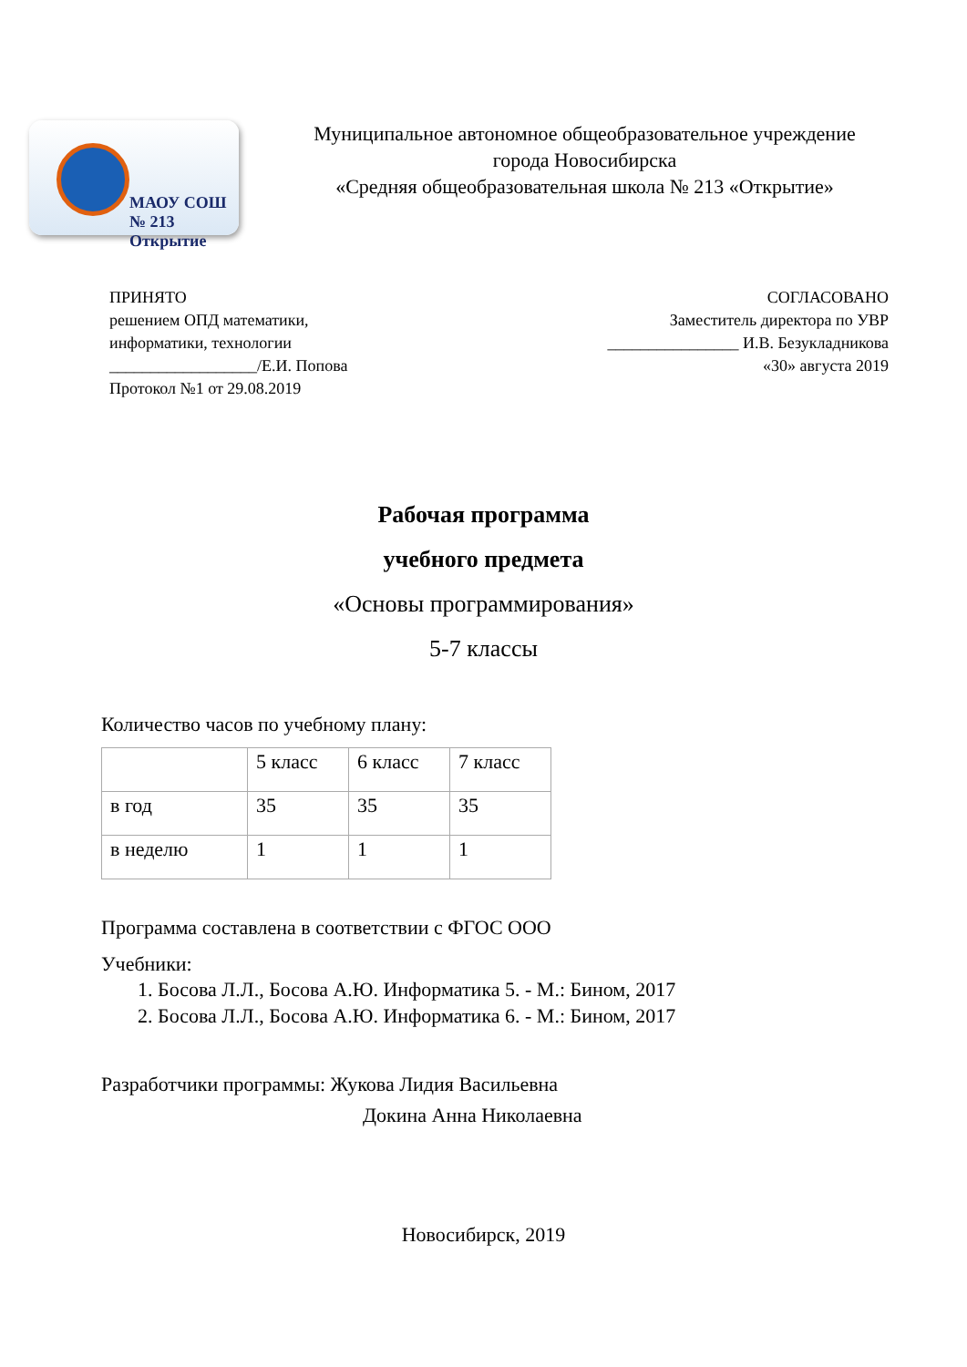МАОУ СОШ № 213
Открытие
Муниципальное автономное общеобразовательное учреждение
города Новосибирска
«Средняя общеобразовательная школа № 213 «Открытие»
ПРИНЯТО
решением ОПД математики,
информатики, технологии
__________________/Е.И. Попова
Протокол №1 от 29.08.2019
СОГЛАСОВАНО
Заместитель директора по УВР
________________ И.В. Безукладникова
«30» августа 2019
Рабочая программа
учебного предмета
«Основы программирования»
5-7 классы
Количество часов по учебному плану:
| | 5 класс | 6 класс | 7 класс |
| в год | 35 | 35 | 35 |
| в неделю | 1 | 1 | 1 |
Программа составлена в соответствии с ФГОС ООО
Учебники:
1. Босова Л.Л., Босова А.Ю. Информатика 5. - М.: Бином, 2017
2. Босова Л.Л., Босова А.Ю. Информатика 6. - М.: Бином, 2017
Разработчики программы: Жукова Лидия Васильевна
Докина Анна Николаевна
Новосибирск, 2019